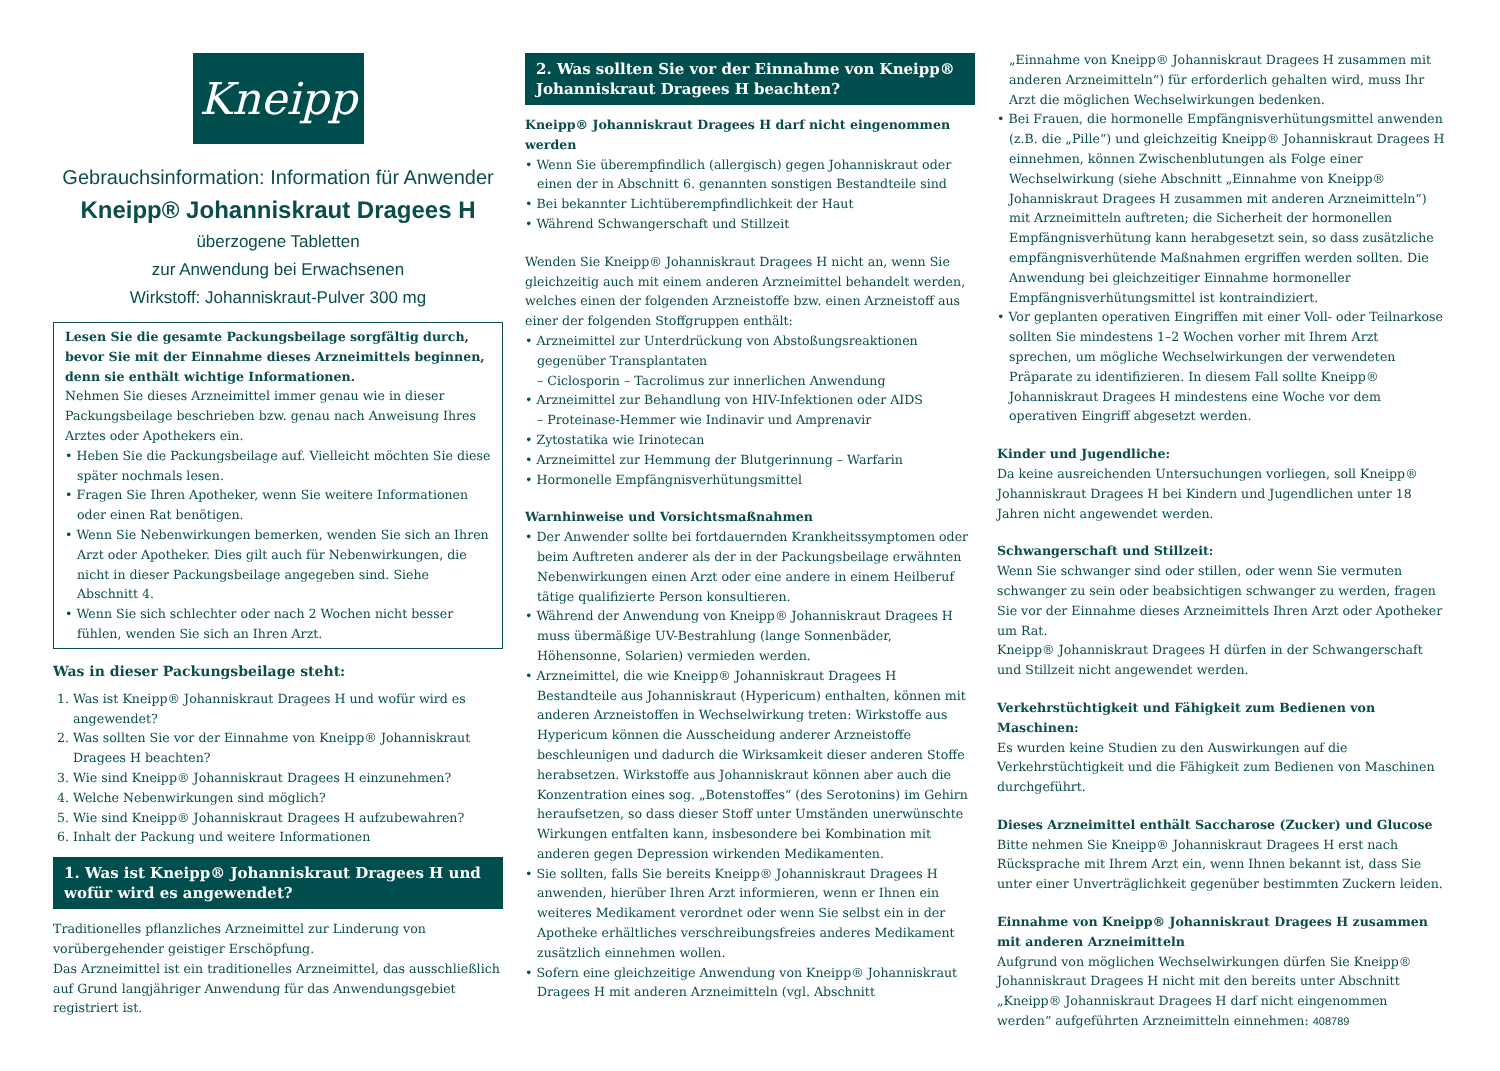Kneipp
Gebrauchsinformation: Information für Anwender
Kneipp® Johanniskraut Dragees H
überzogene Tabletten
zur Anwendung bei Erwachsenen
Wirkstoff: Johanniskraut-Pulver 300 mg
Lesen Sie die gesamte Packungsbeilage sorgfältig durch, bevor Sie mit der Einnahme dieses Arzneimittels beginnen, denn sie enthält wichtige Informationen.
Nehmen Sie dieses Arzneimittel immer genau wie in dieser Packungsbeilage beschrieben bzw. genau nach Anweisung Ihres Arztes oder Apothekers ein.
• Heben Sie die Packungsbeilage auf. Vielleicht möchten Sie diese später nochmals lesen.
• Fragen Sie Ihren Apotheker, wenn Sie weitere Informationen oder einen Rat benötigen.
• Wenn Sie Nebenwirkungen bemerken, wenden Sie sich an Ihren Arzt oder Apotheker. Dies gilt auch für Nebenwirkungen, die nicht in dieser Packungsbeilage angegeben sind. Siehe Abschnitt 4.
• Wenn Sie sich schlechter oder nach 2 Wochen nicht besser fühlen, wenden Sie sich an Ihren Arzt.
Was in dieser Packungsbeilage steht:
1. Was ist Kneipp® Johanniskraut Dragees H und wofür wird es angewendet?
2. Was sollten Sie vor der Einnahme von Kneipp® Johanniskraut Dragees H beachten?
3. Wie sind Kneipp® Johanniskraut Dragees H einzunehmen?
4. Welche Nebenwirkungen sind möglich?
5. Wie sind Kneipp® Johanniskraut Dragees H aufzubewahren?
6. Inhalt der Packung und weitere Informationen
1. Was ist Kneipp® Johanniskraut Dragees H und wofür wird es angewendet?
Traditionelles pflanzliches Arzneimittel zur Linderung von vorübergehender geistiger Erschöpfung.
Das Arzneimittel ist ein traditionelles Arzneimittel, das ausschließlich auf Grund langjähriger Anwendung für das Anwendungsgebiet registriert ist.
2. Was sollten Sie vor der Einnahme von Kneipp® Johanniskraut Dragees H beachten?
Kneipp® Johanniskraut Dragees H darf nicht eingenommen werden
• Wenn Sie überempfindlich (allergisch) gegen Johanniskraut oder einen der in Abschnitt 6. genannten sonstigen Bestandteile sind
• Bei bekannter Lichtüberempfindlichkeit der Haut
• Während Schwangerschaft und Stillzeit
Wenden Sie Kneipp® Johanniskraut Dragees H nicht an, wenn Sie gleichzeitig auch mit einem anderen Arzneimittel behandelt werden, welches einen der folgenden Arzneistoffe bzw. einen Arzneistoff aus einer der folgenden Stoffgruppen enthält:
• Arzneimittel zur Unterdrückung von Abstoßungsreaktionen gegenüber Transplantaten
– Ciclosporin – Tacrolimus zur innerlichen Anwendung
• Arzneimittel zur Behandlung von HIV-Infektionen oder AIDS
– Proteinase-Hemmer wie Indinavir und Amprenavir
• Zytostatika wie Irinotecan
• Arzneimittel zur Hemmung der Blutgerinnung – Warfarin
• Hormonelle Empfängnisverhütungsmittel
Warnhinweise und Vorsichtsmaßnahmen
• Der Anwender sollte bei fortdauernden Krankheitssymptomen oder beim Auftreten anderer als der in der Packungsbeilage erwähnten Nebenwirkungen einen Arzt oder eine andere in einem Heilberuf tätige qualifizierte Person konsultieren.
• Während der Anwendung von Kneipp® Johanniskraut Dragees H muss übermäßige UV-Bestrahlung (lange Sonnenbäder, Höhensonne, Solarien) vermieden werden.
• Arzneimittel, die wie Kneipp® Johanniskraut Dragees H Bestandteile aus Johanniskraut (Hypericum) enthalten, können mit anderen Arzneistoffen in Wechselwirkung treten: Wirkstoffe aus Hypericum können die Ausscheidung anderer Arzneistoffe beschleunigen und dadurch die Wirksamkeit dieser anderen Stoffe herabsetzen. Wirkstoffe aus Johanniskraut können aber auch die Konzentration eines sog. „Botenstoffes“ (des Serotonins) im Gehirn heraufsetzen, so dass dieser Stoff unter Umständen unerwünschte Wirkungen entfalten kann, insbesondere bei Kombination mit anderen gegen Depression wirkenden Medikamenten.
• Sie sollten, falls Sie bereits Kneipp® Johanniskraut Dragees H anwenden, hierüber Ihren Arzt informieren, wenn er Ihnen ein weiteres Medikament verordnet oder wenn Sie selbst ein in der Apotheke erhältliches verschreibungsfreies anderes Medikament zusätzlich einnehmen wollen.
• Sofern eine gleichzeitige Anwendung von Kneipp® Johanniskraut Dragees H mit anderen Arzneimitteln (vgl. Abschnitt
„Einnahme von Kneipp® Johanniskraut Dragees H zusammen mit anderen Arzneimitteln“) für erforderlich gehalten wird, muss Ihr Arzt die möglichen Wechselwirkungen bedenken.
• Bei Frauen, die hormonelle Empfängnisverhütungsmittel anwenden (z.B. die „Pille“) und gleichzeitig Kneipp® Johanniskraut Dragees H einnehmen, können Zwischenblutungen als Folge einer Wechselwirkung (siehe Abschnitt „Einnahme von Kneipp® Johanniskraut Dragees H zusammen mit anderen Arzneimitteln“) mit Arzneimitteln auftreten; die Sicherheit der hormonellen Empfängnisverhütung kann herabgesetzt sein, so dass zusätzliche empfängnisverhütende Maßnahmen ergriffen werden sollten. Die Anwendung bei gleichzeitiger Einnahme hormoneller Empfängnisverhütungsmittel ist kontraindiziert.
• Vor geplanten operativen Eingriffen mit einer Voll- oder Teilnarkose sollten Sie mindestens 1–2 Wochen vorher mit Ihrem Arzt sprechen, um mögliche Wechselwirkungen der verwendeten Präparate zu identifizieren. In diesem Fall sollte Kneipp® Johanniskraut Dragees H mindestens eine Woche vor dem operativen Eingriff abgesetzt werden.
Kinder und Jugendliche:
Da keine ausreichenden Untersuchungen vorliegen, soll Kneipp® Johanniskraut Dragees H bei Kindern und Jugendlichen unter 18 Jahren nicht angewendet werden.
Schwangerschaft und Stillzeit:
Wenn Sie schwanger sind oder stillen, oder wenn Sie vermuten schwanger zu sein oder beabsichtigen schwanger zu werden, fragen Sie vor der Einnahme dieses Arzneimittels Ihren Arzt oder Apotheker um Rat.
Kneipp® Johanniskraut Dragees H dürfen in der Schwangerschaft und Stillzeit nicht angewendet werden.
Verkehrstüchtigkeit und Fähigkeit zum Bedienen von Maschinen:
Es wurden keine Studien zu den Auswirkungen auf die Verkehrstüchtigkeit und die Fähigkeit zum Bedienen von Maschinen durchgeführt.
Dieses Arzneimittel enthält Saccharose (Zucker) und Glucose
Bitte nehmen Sie Kneipp® Johanniskraut Dragees H erst nach Rücksprache mit Ihrem Arzt ein, wenn Ihnen bekannt ist, dass Sie unter einer Unverträglichkeit gegenüber bestimmten Zuckern leiden.
Einnahme von Kneipp® Johanniskraut Dragees H zusammen mit anderen Arzneimitteln
Aufgrund von möglichen Wechselwirkungen dürfen Sie Kneipp® Johanniskraut Dragees H nicht mit den bereits unter Abschnitt „Kneipp® Johanniskraut Dragees H darf nicht eingenommen werden“ aufgeführten Arzneimitteln einnehmen: 408789